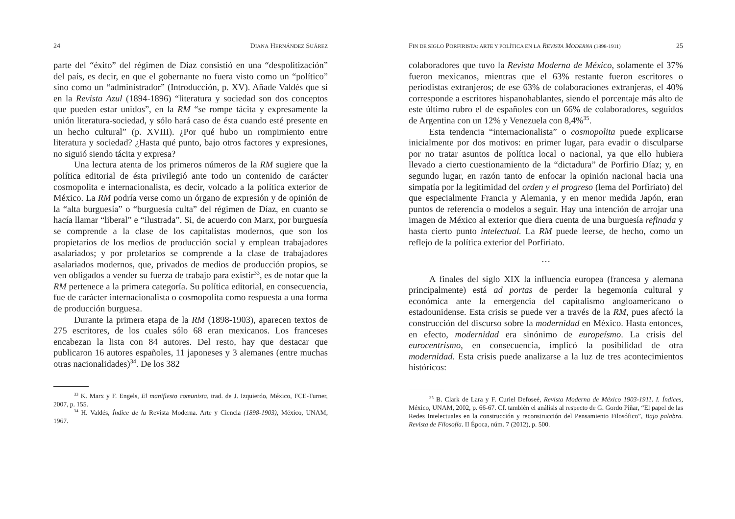24 DIANA HERNÁNDEZ SUÁREZ
parte del “éxito” del régimen de Díaz consistió en una “despolitización” del país, es decir, en que el gobernante no fuera visto como un “político” sino como un “administrador” (Introducción, p. XV). Añade Valdés que si en la Revista Azul (1894-1896) “literatura y sociedad son dos conceptos que pueden estar unidos”, en la RM “se rompe tácita y expresamente la unión literatura-sociedad, y sólo hará caso de ésta cuando esté presente en un hecho cultural” (p. XVIII). ¿Por qué hubo un rompimiento entre literatura y sociedad? ¿Hasta qué punto, bajo otros factores y expresiones, no siguió siendo tácita y expresa?
Una lectura atenta de los primeros números de la RM sugiere que la política editorial de ésta privilegió ante todo un contenido de carácter cosmopolita e internacionalista, es decir, volcado a la política exterior de México. La RM podría verse como un órgano de expresión y de opinión de la “alta burguesía” o “burguesía culta” del régimen de Díaz, en cuanto se hacía llamar “liberal” e “ilustrada”. Si, de acuerdo con Marx, por burguesía se comprende a la clase de los capitalistas modernos, que son los propietarios de los medios de producción social y emplean trabajadores asalariados; y por proletarios se comprende a la clase de trabajadores asalariados modernos, que, privados de medios de producción propios, se ven obligados a vender su fuerza de trabajo para existir<sup>33</sup>, es de notar que la RM pertenece a la primera categoría. Su política editorial, en consecuencia, fue de carácter internacionalista o cosmopolita como respuesta a una forma de producción burguesa.
Durante la primera etapa de la RM (1898-1903), aparecen textos de 275 escritores, de los cuales sólo 68 eran mexicanos. Los franceses encabezan la lista con 84 autores. Del resto, hay que destacar que publicaron 16 autores españoles, 11 japoneses y 3 alemanes (entre muchas otras nacionalidades)<sup>34</sup>. De los 382
<sup>33</sup> K. Marx y F. Engels, El manifiesto comunista, trad. de J. Izquierdo, México, FCE-Turner, 2007, p. 155.
<sup>34</sup> H. Valdés, Índice de la Revista Moderna. Arte y Ciencia (1898-1903), México, UNAM, 1967.
FIN DE SIGLO PORFIRISTA: ARTE Y POLÍTICA EN LA REVISTA MODERNA (1898-1911) 25
colaboradores que tuvo la Revista Moderna de México, solamente el 37% fueron mexicanos, mientras que el 63% restante fueron escritores o periodistas extranjeros; de ese 63% de colaboraciones extranjeras, el 40% corresponde a escritores hispanohablantes, siendo el porcentaje más alto de este último rubro el de españoles con un 66% de colaboradores, seguidos de Argentina con un 12% y Venezuela con 8,4%<sup>35</sup>.
Esta tendencia “internacionalista” o cosmopolita puede explicarse inicialmente por dos motivos: en primer lugar, para evadir o disculparse por no tratar asuntos de política local o nacional, ya que ello hubiera llevado a cierto cuestionamiento de la “dictadura” de Porfirio Díaz; y, en segundo lugar, en razón tanto de enfocar la opinión nacional hacia una simpatía por la legitimidad del orden y el progreso (lema del Porfiriato) del que especialmente Francia y Alemania, y en menor medida Japón, eran puntos de referencia o modelos a seguir. Hay una intención de arrojar una imagen de México al exterior que diera cuenta de una burguesía refinada y hasta cierto punto intelectual. La RM puede leerse, de hecho, como un reflejo de la política exterior del Porfiriato.
…
A finales del siglo XIX la influencia europea (francesa y alemana principalmente) está ad portas de perder la hegemonía cultural y económica ante la emergencia del capitalismo angloamericano o estadounidense. Esta crisis se puede ver a través de la RM, pues afectó la construcción del discurso sobre la modernidad en México. Hasta entonces, en efecto, modernidad era sinónimo de europeísmo. La crisis del eurocentrismo, en consecuencia, implicó la posibilidad de otra modernidad. Esta crisis puede analizarse a la luz de tres acontecimientos históricos:
<sup>35</sup> B. Clark de Lara y F. Curiel Defoseé, Revista Moderna de México 1903-1911. I. Índices, México, UNAM, 2002, p. 66-67. Cf. también el análisis al respecto de G. Gordo Piñar, “El papel de las Redes Intelectuales en la construcción y reconstrucción del Pensamiento Filosófico”, Bajo palabra. Revista de Filosofía. II Época, núm. 7 (2012), p. 500.